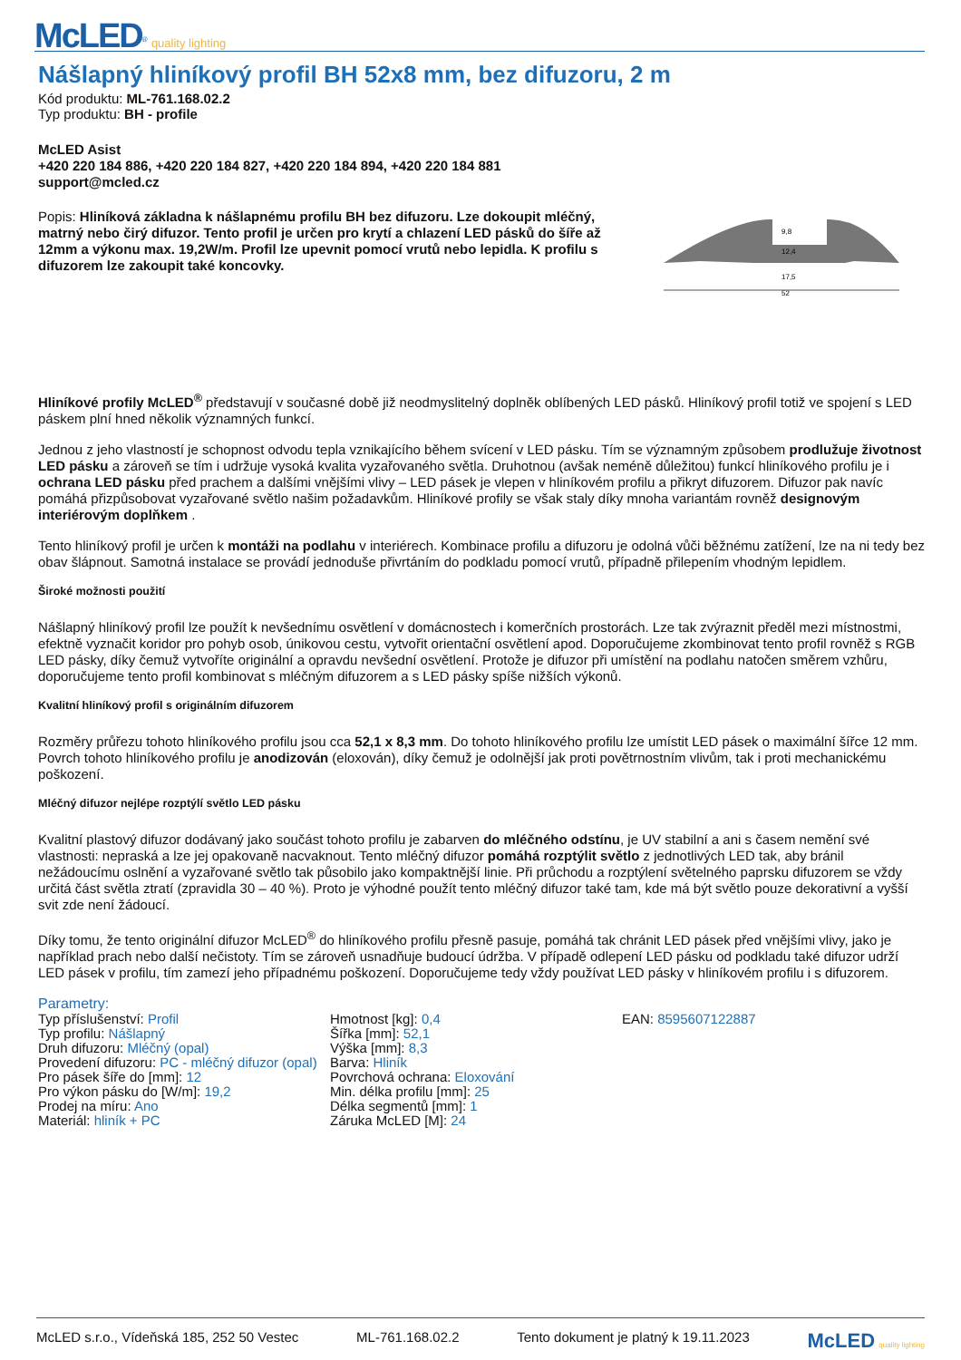McLED<sup>®</sup> quality lighting
Nášlapný hliníkový profil BH 52x8 mm, bez difuzoru, 2 m
Kód produktu: ML-761.168.02.2
Typ produktu: BH - profile
McLED Asist
+420 220 184 886, +420 220 184 827, +420 220 184 894, +420 220 184 881
support@mcled.cz
Popis: Hliníková základna k nášlapnému profilu BH bez difuzoru. Lze dokoupit mléčný, matrný nebo čirý difuzor. Tento profil je určen pro krytí a chlazení LED pásků do šíře až 12mm a výkonu max. 19,2W/m. Profil lze upevnit pomocí vrutů nebo lepidla. K profilu s difuzorem lze zakoupit také koncovky.
9,8
12,4
17,5
52
Hliníkové profily McLED<sup>®</sup> představují v současné době již neodmyslitelný doplněk oblíbených LED pásků. Hliníkový profil totiž ve spojení s LED páskem plní hned několik významných funkcí.
Jednou z jeho vlastností je schopnost odvodu tepla vznikajícího během svícení v LED pásku. Tím se významným způsobem prodlužuje životnost LED pásku a zároveň se tím i udržuje vysoká kvalita vyzařovaného světla. Druhotnou (avšak neméně důležitou) funkcí hliníkového profilu je i ochrana LED pásku před prachem a dalšími vnějšími vlivy – LED pásek je vlepen v hliníkovém profilu a přikryt difuzorem. Difuzor pak navíc pomáhá přizpůsobovat vyzařované světlo našim požadavkům. Hliníkové profily se však staly díky mnoha variantám rovněž designovým interiérovým doplňkem .
Tento hliníkový profil je určen k montáži na podlahu v interiérech. Kombinace profilu a difuzoru je odolná vůči běžnému zatížení, lze na ni tedy bez obav šlápnout. Samotná instalace se provádí jednoduše přivrtáním do podkladu pomocí vrutů, případně přilepením vhodným lepidlem.
Široké možnosti použití
Nášlapný hliníkový profil lze použít k nevšednímu osvětlení v domácnostech i komerčních prostorách. Lze tak zvýraznit předěl mezi místnostmi, efektně vyznačit koridor pro pohyb osob, únikovou cestu, vytvořit orientační osvětlení apod. Doporučujeme zkombinovat tento profil rovněž s RGB LED pásky, díky čemuž vytvoříte originální a opravdu nevšední osvětlení. Protože je difuzor při umístění na podlahu natočen směrem vzhůru, doporučujeme tento profil kombinovat s mléčným difuzorem a s LED pásky spíše nižších výkonů.
Kvalitní hliníkový profil s originálním difuzorem
Rozměry průřezu tohoto hliníkového profilu jsou cca 52,1 x 8,3 mm. Do tohoto hliníkového profilu lze umístit LED pásek o maximální šířce 12 mm. Povrch tohoto hliníkového profilu je anodizován (eloxován), díky čemuž je odolnější jak proti povětrnostním vlivům, tak i proti mechanickému poškození.
Mléčný difuzor nejlépe rozptýlí světlo LED pásku
Kvalitní plastový difuzor dodávaný jako součást tohoto profilu je zabarven do mléčného odstínu, je UV stabilní a ani s časem nemění své vlastnosti: nepraská a lze jej opakovaně nacvaknout. Tento mléčný difuzor pomáhá rozptýlit světlo z jednotlivých LED tak, aby bránil nežádoucímu oslnění a vyzařované světlo tak působilo jako kompaktnější linie. Při průchodu a rozptýlení světelného paprsku difuzorem se vždy určitá část světla ztratí (zpravidla 30 – 40 %). Proto je výhodné použít tento mléčný difuzor také tam, kde má být světlo pouze dekorativní a vyšší svit zde není žádoucí.
Díky tomu, že tento originální difuzor McLED<sup>®</sup> do hliníkového profilu přesně pasuje, pomáhá tak chránit LED pásek před vnějšími vlivy, jako je například prach nebo další nečistoty. Tím se zároveň usnadňuje budoucí údržba. V případě odlepení LED pásku od podkladu také difuzor udrží LED pásek v profilu, tím zamezí jeho případnému poškození. Doporučujeme tedy vždy používat LED pásky v hliníkovém profilu i s difuzorem.
Parametry:
Typ příslušenství: Profil
Typ profilu: Nášlapný
Druh difuzoru: Mléčný (opal)
Provedení difuzoru: PC - mléčný difuzor (opal)
Pro pásek šíře do [mm]: 12
Pro výkon pásku do [W/m]: 19,2
Prodej na míru: Ano
Materiál: hliník + PC
Hmotnost [kg]: 0,4
Šířka [mm]: 52,1
Výška [mm]: 8,3
Barva: Hliník
Povrchová ochrana: Eloxování
Min. délka profilu [mm]: 25
Délka segmentů [mm]: 1
Záruka McLED [M]: 24
EAN: 8595607122887
McLED s.r.o., Vídeňská 185, 252 50 Vestec ML-761.168.02.2 Tento dokument je platný k 19.11.2023 McLED quality lighting